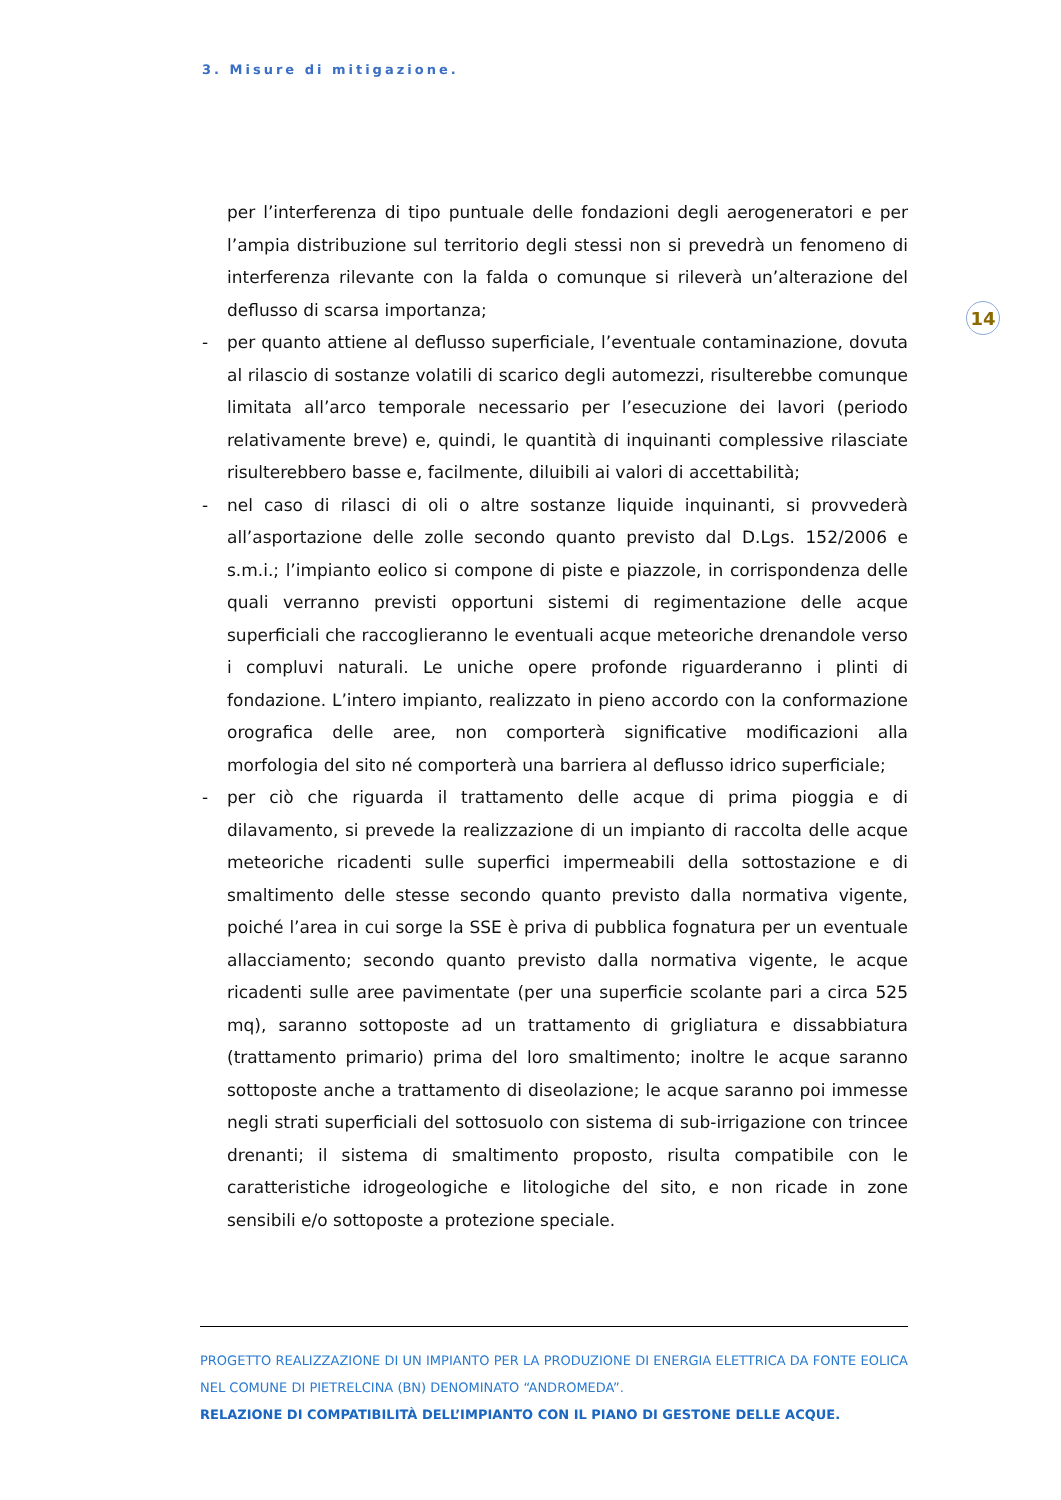3. Misure di mitigazione.
14
per l’interferenza di tipo puntuale delle fondazioni degli aerogeneratori e per l’ampia distribuzione sul territorio degli stessi non si prevedrà un fenomeno di interferenza rilevante con la falda o comunque si rileverà un’alterazione del deflusso di scarsa importanza;
- per quanto attiene al deflusso superficiale, l’eventuale contaminazione, dovuta al rilascio di sostanze volatili di scarico degli automezzi, risulterebbe comunque limitata all’arco temporale necessario per l’esecuzione dei lavori (periodo relativamente breve) e, quindi, le quantità di inquinanti complessive rilasciate risulterebbero basse e, facilmente, diluibili ai valori di accettabilità;
- nel caso di rilasci di oli o altre sostanze liquide inquinanti, si provvederà all’asportazione delle zolle secondo quanto previsto dal D.Lgs. 152/2006 e s.m.i.; l’impianto eolico si compone di piste e piazzole, in corrispondenza delle quali verranno previsti opportuni sistemi di regimentazione delle acque superficiali che raccoglieranno le eventuali acque meteoriche drenandole verso i compluvi naturali. Le uniche opere profonde riguarderanno i plinti di fondazione. L’intero impianto, realizzato in pieno accordo con la conformazione orografica delle aree, non comporterà significative modificazioni alla morfologia del sito né comporterà una barriera al deflusso idrico superficiale;
- per ciò che riguarda il trattamento delle acque di prima pioggia e di dilavamento, si prevede la realizzazione di un impianto di raccolta delle acque meteoriche ricadenti sulle superfici impermeabili della sottostazione e di smaltimento delle stesse secondo quanto previsto dalla normativa vigente, poiché l’area in cui sorge la SSE è priva di pubblica fognatura per un eventuale allacciamento; secondo quanto previsto dalla normativa vigente, le acque ricadenti sulle aree pavimentate (per una superficie scolante pari a circa 525 mq), saranno sottoposte ad un trattamento di grigliatura e dissabbiatura (trattamento primario) prima del loro smaltimento; inoltre le acque saranno sottoposte anche a trattamento di diseolazione; le acque saranno poi immesse negli strati superficiali del sottosuolo con sistema di sub-irrigazione con trincee drenanti; il sistema di smaltimento proposto, risulta compatibile con le caratteristiche idrogeologiche e litologiche del sito, e non ricade in zone sensibili e/o sottoposte a protezione speciale.
PROGETTO REALIZZAZIONE DI UN IMPIANTO PER LA PRODUZIONE DI ENERGIA ELETTRICA DA FONTE EOLICA NEL COMUNE DI PIETRELCINA (BN) DENOMINATO “ANDROMEDA”.
RELAZIONE DI COMPATIBILITÀ DELL’IMPIANTO CON IL PIANO DI GESTONE DELLE ACQUE.